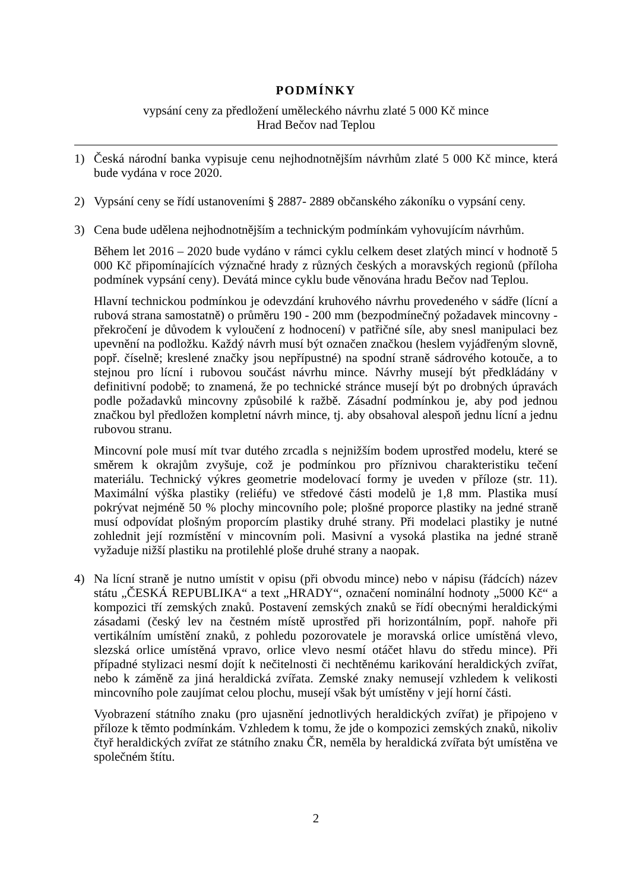PODMÍNKY
vypsání ceny za předložení uměleckého návrhu zlaté 5 000 Kč mince
Hrad Bečov nad Teplou
1) Česká národní banka vypisuje cenu nejhodnotnějším návrhům zlaté 5 000 Kč mince, která bude vydána v roce 2020.
2) Vypsání ceny se řídí ustanoveními § 2887- 2889 občanského zákoníku o vypsání ceny.
3) Cena bude udělena nejhodnotnějším a technickým podmínkám vyhovujícím návrhům.
Během let 2016 – 2020 bude vydáno v rámci cyklu celkem deset zlatých mincí v hodnotě 5 000 Kč připomínajících význačné hrady z různých českých a moravských regionů (příloha podmínek vypsání ceny). Devátá mince cyklu bude věnována hradu Bečov nad Teplou.
Hlavní technickou podmínkou je odevzdání kruhového návrhu provedeného v sádře (lícní a rubová strana samostatně) o průměru 190 - 200 mm (bezpodmínečný požadavek mincovny - překročení je důvodem k vyloučení z hodnocení) v patřičné síle, aby snesl manipulaci bez upevnění na podložku. Každý návrh musí být označen značkou (heslem vyjádřeným slovně, popř. číselně; kreslené značky jsou nepřípustné) na spodní straně sádrového kotouče, a to stejnou pro lícní i rubovou součást návrhu mince. Návrhy musejí být předkládány v definitivní podobě; to znamená, že po technické stránce musejí být po drobných úpravách podle požadavků mincovny způsobilé k ražbě. Zásadní podmínkou je, aby pod jednou značkou byl předložen kompletní návrh mince, tj. aby obsahoval alespoň jednu lícní a jednu rubovou stranu.
Mincovní pole musí mít tvar dutého zrcadla s nejnižším bodem uprostřed modelu, které se směrem k okrajům zvyšuje, což je podmínkou pro příznivou charakteristiku tečení materiálu. Technický výkres geometrie modelovací formy je uveden v příloze (str. 11). Maximální výška plastiky (reliéfu) ve středové části modelů je 1,8 mm. Plastika musí pokrývat nejméně 50 % plochy mincovního pole; plošné proporce plastiky na jedné straně musí odpovídat plošným proporcím plastiky druhé strany. Při modelaci plastiky je nutné zohlednit její rozmístění v mincovním poli. Masivní a vysoká plastika na jedné straně vyžaduje nižší plastiku na protilehlé ploše druhé strany a naopak.
4) Na lícní straně je nutno umístit v opisu (při obvodu mince) nebo v nápisu (řádcích) název státu „ČESKÁ REPUBLIKA“ a text „HRADY“, označení nominální hodnoty „5000 Kč“ a kompozici tří zemských znaků. Postavení zemských znaků se řídí obecnými heraldickými zásadami (český lev na čestném místě uprostřed při horizontálním, popř. nahoře při vertikálním umístění znaků, z pohledu pozorovatele je moravská orlice umístěná vlevo, slezská orlice umístěná vpravo, orlice vlevo nesmí otáčet hlavu do středu mince). Při případné stylizaci nesmí dojít k nečitelnosti či nechtěnému karikování heraldických zvířat, nebo k záměně za jiná heraldická zvířata. Zemské znaky nemusejí vzhledem k velikosti mincovního pole zaujímat celou plochu, musejí však být umístěny v její horní části.
Vyobrazení státního znaku (pro ujasnění jednotlivých heraldických zvířat) je připojeno v příloze k těmto podmínkám. Vzhledem k tomu, že jde o kompozici zemských znaků, nikoliv čtyř heraldických zvířat ze státního znaku ČR, neměla by heraldická zvířata být umístěna ve společném štítu.
2